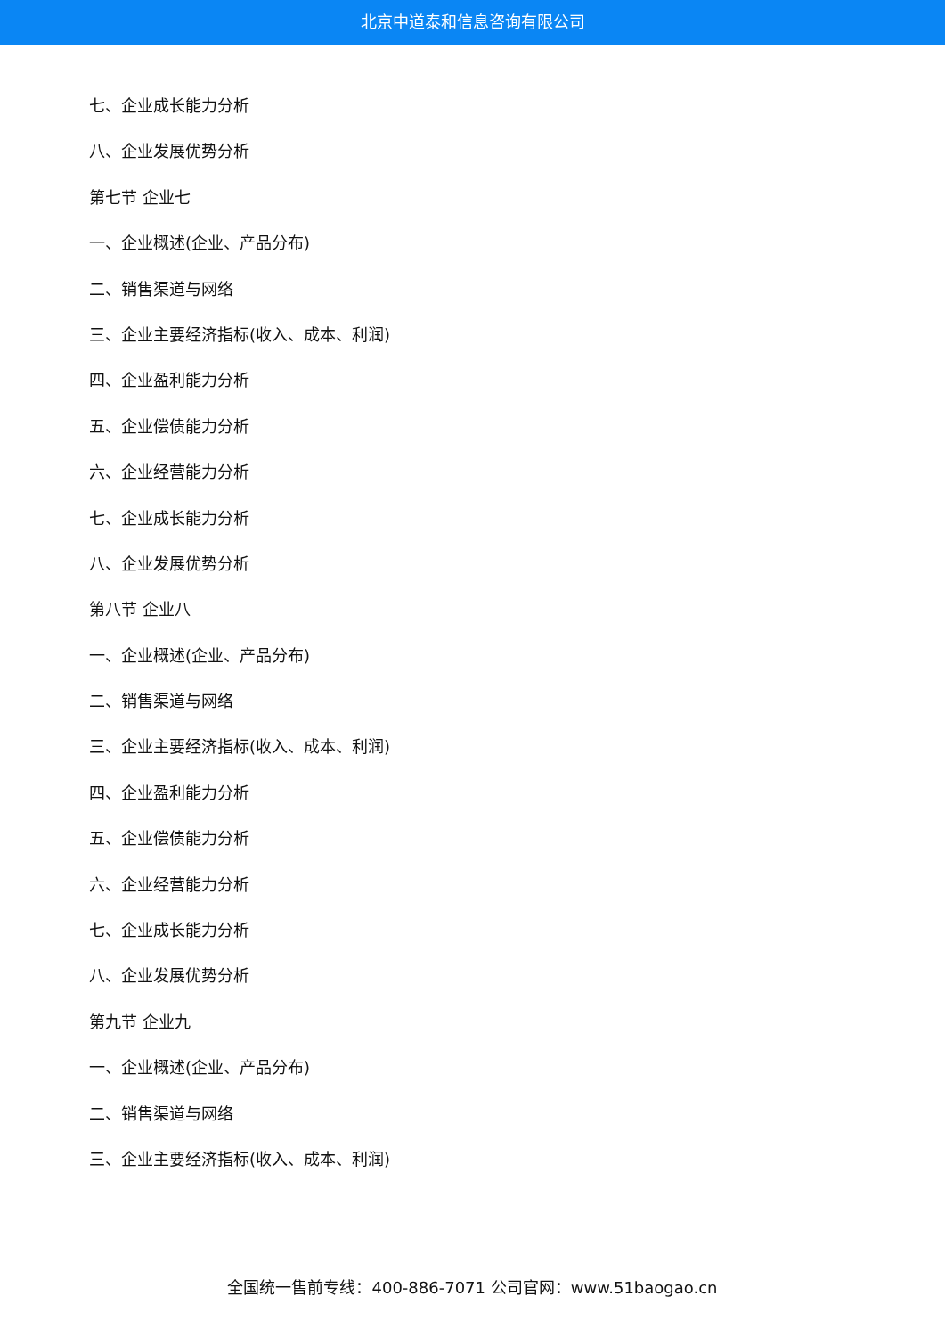北京中道泰和信息咨询有限公司
七、企业成长能力分析
八、企业发展优势分析
第七节 企业七
一、企业概述(企业、产品分布)
二、销售渠道与网络
三、企业主要经济指标(收入、成本、利润)
四、企业盈利能力分析
五、企业偿债能力分析
六、企业经营能力分析
七、企业成长能力分析
八、企业发展优势分析
第八节 企业八
一、企业概述(企业、产品分布)
二、销售渠道与网络
三、企业主要经济指标(收入、成本、利润)
四、企业盈利能力分析
五、企业偿债能力分析
六、企业经营能力分析
七、企业成长能力分析
八、企业发展优势分析
第九节 企业九
一、企业概述(企业、产品分布)
二、销售渠道与网络
三、企业主要经济指标(收入、成本、利润)
全国统一售前专线：400-886-7071 公司官网：www.51baogao.cn